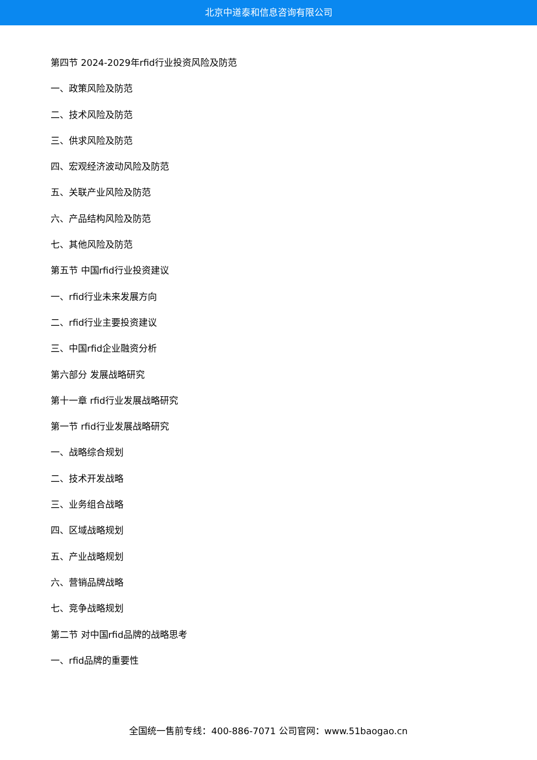北京中道泰和信息咨询有限公司
第四节 2024-2029年rfid行业投资风险及防范
一、政策风险及防范
二、技术风险及防范
三、供求风险及防范
四、宏观经济波动风险及防范
五、关联产业风险及防范
六、产品结构风险及防范
七、其他风险及防范
第五节 中国rfid行业投资建议
一、rfid行业未来发展方向
二、rfid行业主要投资建议
三、中国rfid企业融资分析
第六部分 发展战略研究
第十一章 rfid行业发展战略研究
第一节 rfid行业发展战略研究
一、战略综合规划
二、技术开发战略
三、业务组合战略
四、区域战略规划
五、产业战略规划
六、营销品牌战略
七、竞争战略规划
第二节 对中国rfid品牌的战略思考
一、rfid品牌的重要性
全国统一售前专线：400-886-7071 公司官网：www.51baogao.cn